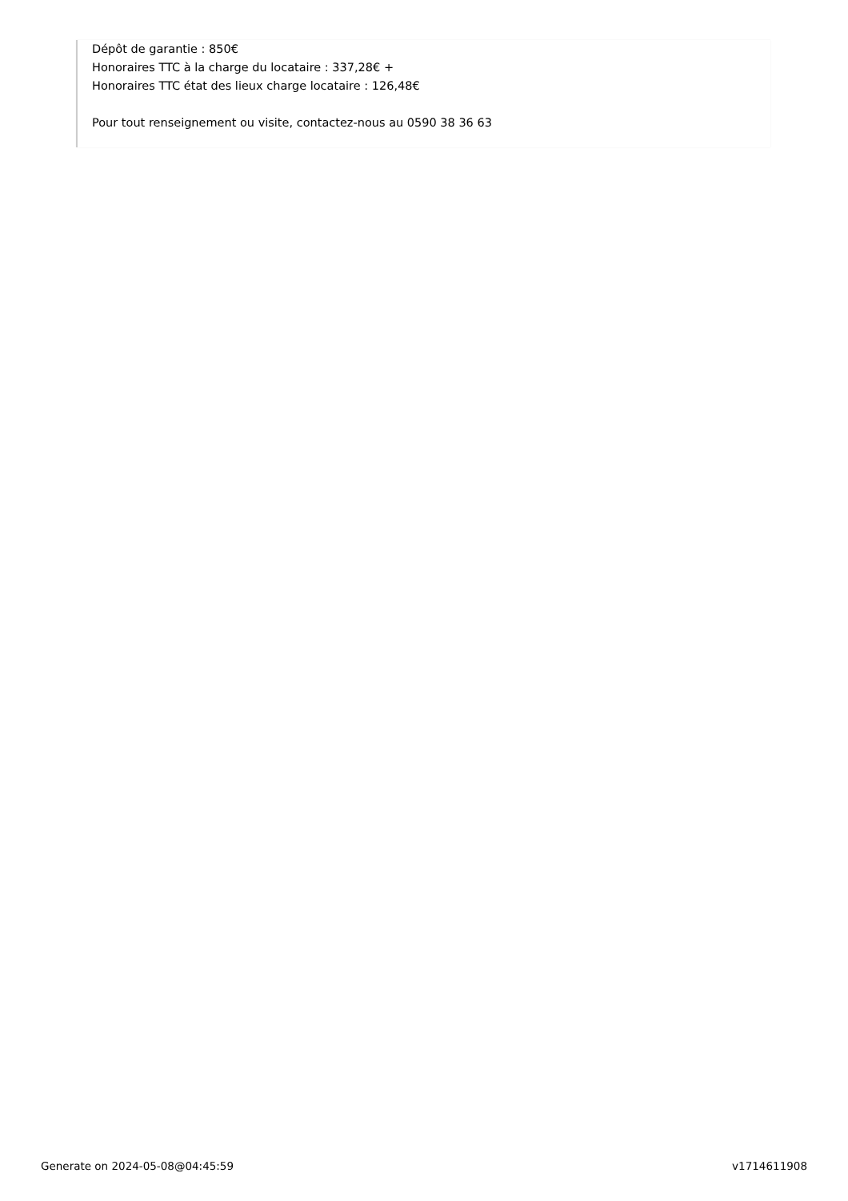Dépôt de garantie : 850€
Honoraires TTC à la charge du locataire : 337,28€ +
Honoraires TTC état des lieux charge locataire : 126,48€
Pour tout renseignement ou visite, contactez-nous au 0590 38 36 63
Generate on 2024-05-08@04:45:59 v1714611908